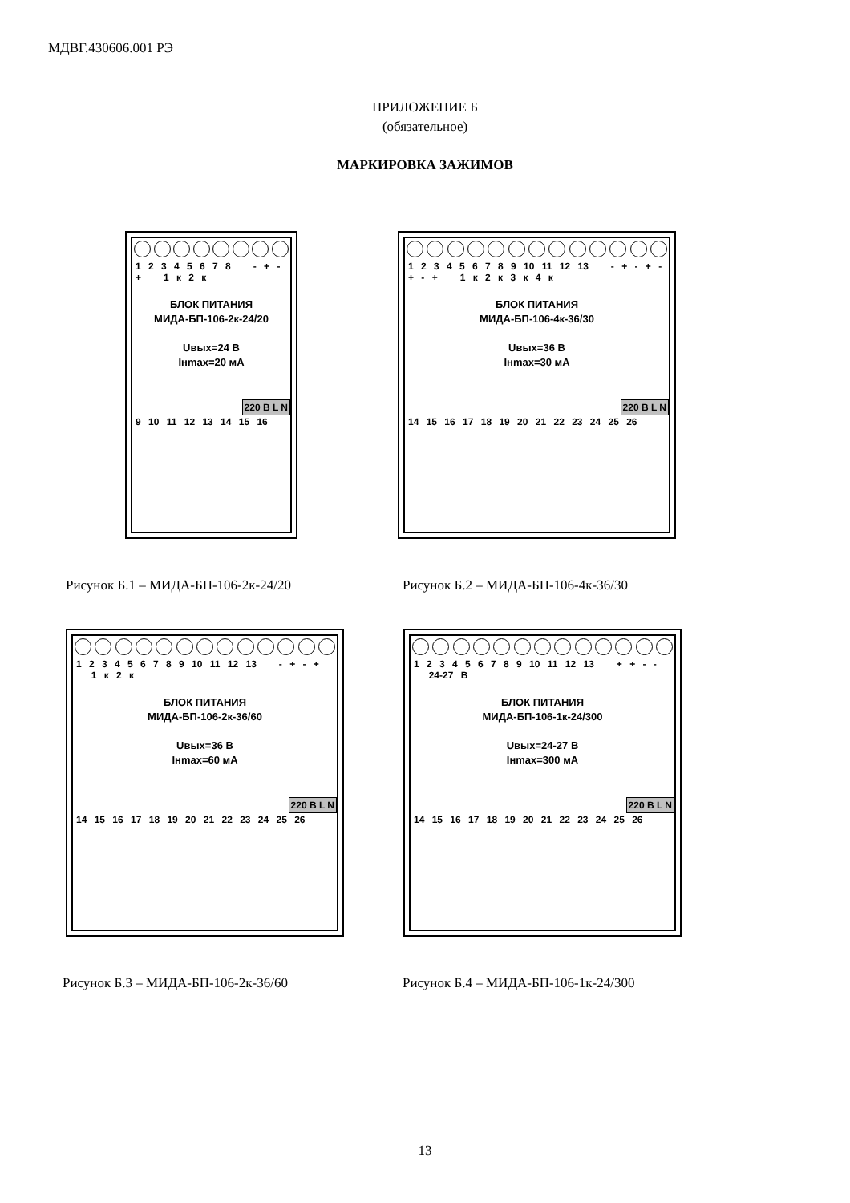МДВГ.430606.001 РЭ
ПРИЛОЖЕНИЕ Б
(обязательное)
МАРКИРОВКА ЗАЖИМОВ
1 2 3 4 5 6 7 8 - + - + 1 к 2 к
БЛОК ПИТАНИЯ
МИДА-БП-106-2к-24/20
Uвых=24 В
Iнmax=20 мА
220 В L N
9 10 11 12 13 14 15 16
Рисунок Б.1 – МИДА-БП-106-2к-24/20
1 2 3 4 5 6 7 8 9 10 11 12 13 - + - + - + - + 1 к 2 к 3 к 4 к
БЛОК ПИТАНИЯ
МИДА-БП-106-4к-36/30
Uвых=36 В
Iнmax=30 мА
220 В L N
14 15 16 17 18 19 20 21 22 23 24 25 26
Рисунок Б.2 – МИДА-БП-106-4к-36/30
1 2 3 4 5 6 7 8 9 10 11 12 13 - + - + 1 к 2 к
БЛОК ПИТАНИЯ
МИДА-БП-106-2к-36/60
Uвых=36 В
Iнmax=60 мА
220 В L N
14 15 16 17 18 19 20 21 22 23 24 25 26
Рисунок Б.3 – МИДА-БП-106-2к-36/60
1 2 3 4 5 6 7 8 9 10 11 12 13 + + - - 24-27 В
БЛОК ПИТАНИЯ
МИДА-БП-106-1к-24/300
Uвых=24-27 В
Iнmax=300 мА
220 В L N
14 15 16 17 18 19 20 21 22 23 24 25 26
Рисунок Б.4 – МИДА-БП-106-1к-24/300
13